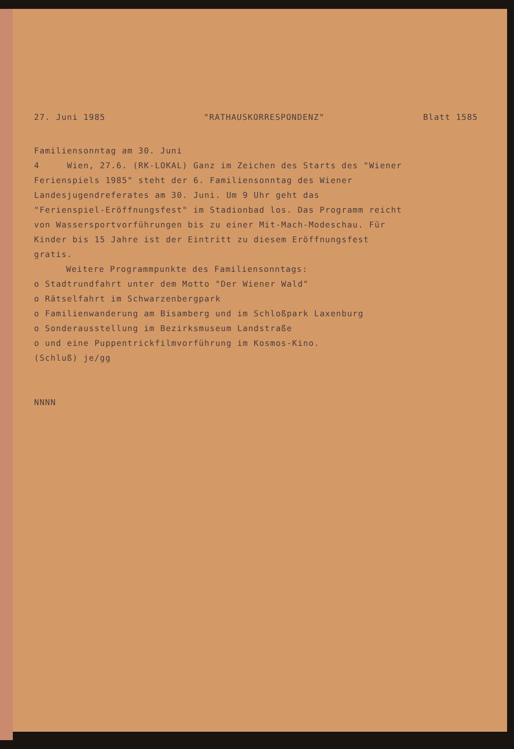27. Juni 1985 "RATHAUSKORRESPONDENZ" Blatt 1585
Familiensonntag am 30. Juni
4 Wien, 27.6. (RK-LOKAL) Ganz im Zeichen des Starts des "Wiener
Ferienspiels 1985" steht der 6. Familiensonntag des Wiener
Landesjugendreferates am 30. Juni. Um 9 Uhr geht das
"Ferienspiel-Eröffnungsfest" im Stadionbad los. Das Programm reicht
von Wassersportvorführungen bis zu einer Mit-Mach-Modeschau. Für
Kinder bis 15 Jahre ist der Eintritt zu diesem Eröffnungsfest
gratis.
Weitere Programmpunkte des Familiensonntags:
o Stadtrundfahrt unter dem Motto "Der Wiener Wald"
o Rätselfahrt im Schwarzenbergpark
o Familienwanderung am Bisamberg und im Schloßpark Laxenburg
o Sonderausstellung im Bezirksmuseum Landstraße
o und eine Puppentrickfilmvorführung im Kosmos-Kino.
(Schluß) je/gg
NNNN